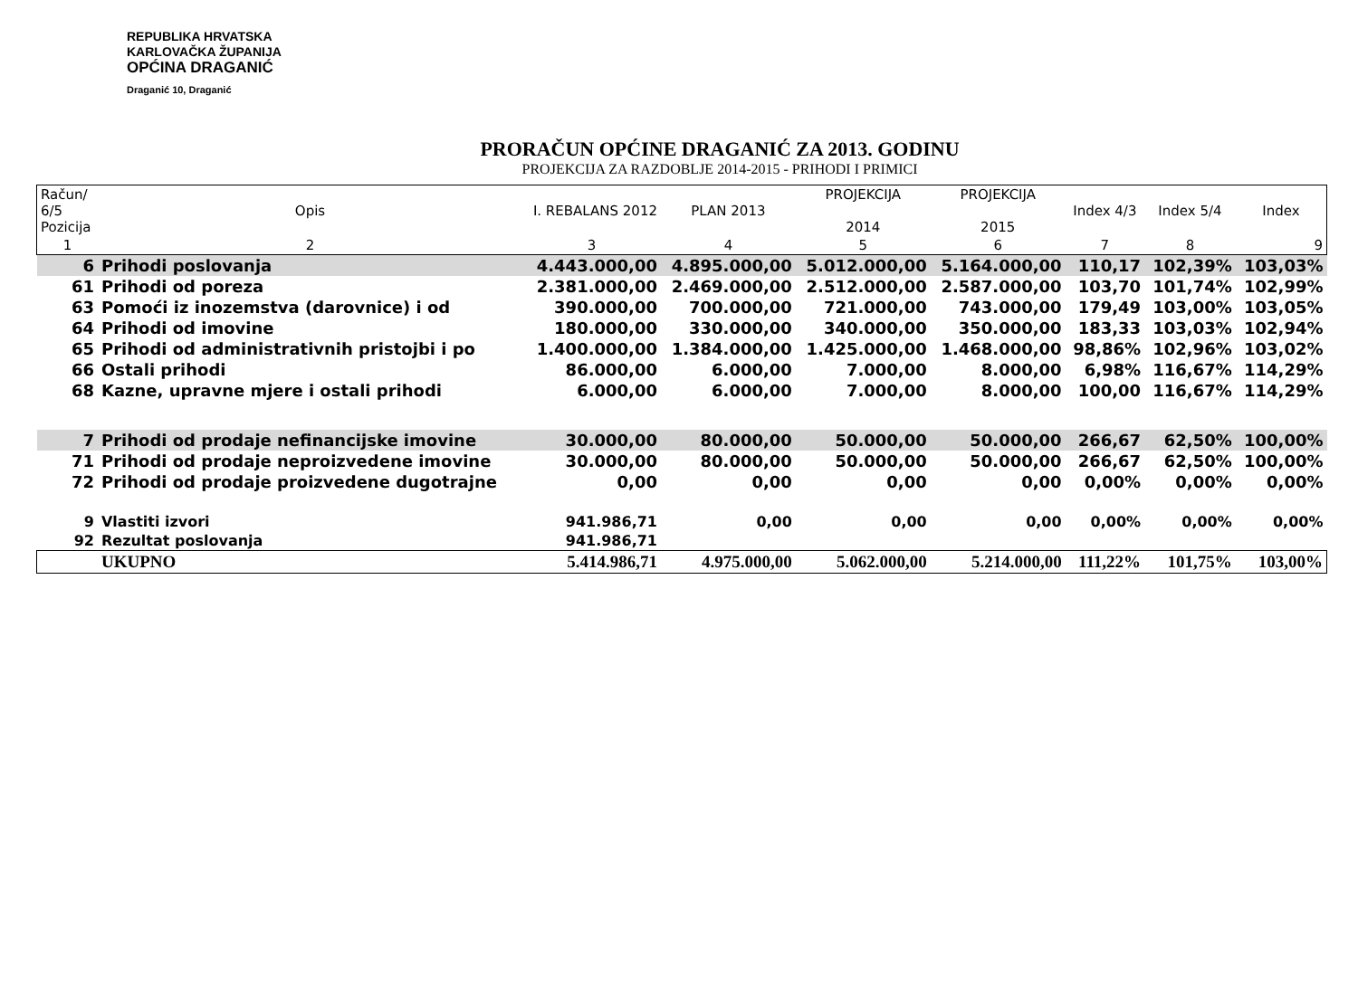REPUBLIKA HRVATSKA
KARLOVAČKA ŽUPANIJA
OPĆINA DRAGANIĆ
Draganić 10, Draganić
PRORAČUN OPĆINE DRAGANIĆ ZA 2013. GODINU
PROJEKCIJA ZA RAZDOBLJE 2014-2015 - PRIHODI I PRIMICI
| Račun/ 6/5 Pozicija | Opis | I. REBALANS 2012 | PLAN 2013 | PROJEKCIJA 2014 | PROJEKCIJA 2015 | Index 4/3 | Index 5/4 | Index |
| --- | --- | --- | --- | --- | --- | --- | --- | --- |
| 1 | 2 | 3 | 4 | 5 | 6 | 7 | 8 | 9 |
| 6 | Prihodi poslovanja | 4.443.000,00 | 4.895.000,00 | 5.012.000,00 | 5.164.000,00 | 110,17 | 102,39% | 103,03% |
| 61 | Prihodi od poreza | 2.381.000,00 | 2.469.000,00 | 2.512.000,00 | 2.587.000,00 | 103,70 | 101,74% | 102,99% |
| 63 | Pomoći iz inozemstva (darovnice) i od | 390.000,00 | 700.000,00 | 721.000,00 | 743.000,00 | 179,49 | 103,00% | 103,05% |
| 64 | Prihodi od imovine | 180.000,00 | 330.000,00 | 340.000,00 | 350.000,00 | 183,33 | 103,03% | 102,94% |
| 65 | Prihodi od administrativnih pristojbi i po | 1.400.000,00 | 1.384.000,00 | 1.425.000,00 | 1.468.000,00 | 98,86% | 102,96% | 103,02% |
| 66 | Ostali prihodi | 86.000,00 | 6.000,00 | 7.000,00 | 8.000,00 | 6,98% | 116,67% | 114,29% |
| 68 | Kazne, upravne mjere i ostali prihodi | 6.000,00 | 6.000,00 | 7.000,00 | 8.000,00 | 100,00 | 116,67% | 114,29% |
| 7 | Prihodi od prodaje nefinancijske imovine | 30.000,00 | 80.000,00 | 50.000,00 | 50.000,00 | 266,67 | 62,50% | 100,00% |
| 71 | Prihodi od prodaje neproizvedene imovine | 30.000,00 | 80.000,00 | 50.000,00 | 50.000,00 | 266,67 | 62,50% | 100,00% |
| 72 | Prihodi od prodaje proizvedene dugotrajne | 0,00 | 0,00 | 0,00 | 0,00 | 0,00% | 0,00% | 0,00% |
| 9 | Vlastiti izvori | 941.986,71 | 0,00 | 0,00 | 0,00 | 0,00% | 0,00% | 0,00% |
| 92 | Rezultat poslovanja | 941.986,71 | | | | | | |
| | UKUPNO | 5.414.986,71 | 4.975.000,00 | 5.062.000,00 | 5.214.000,00 | 111,22% | 101,75% | 103,00% |